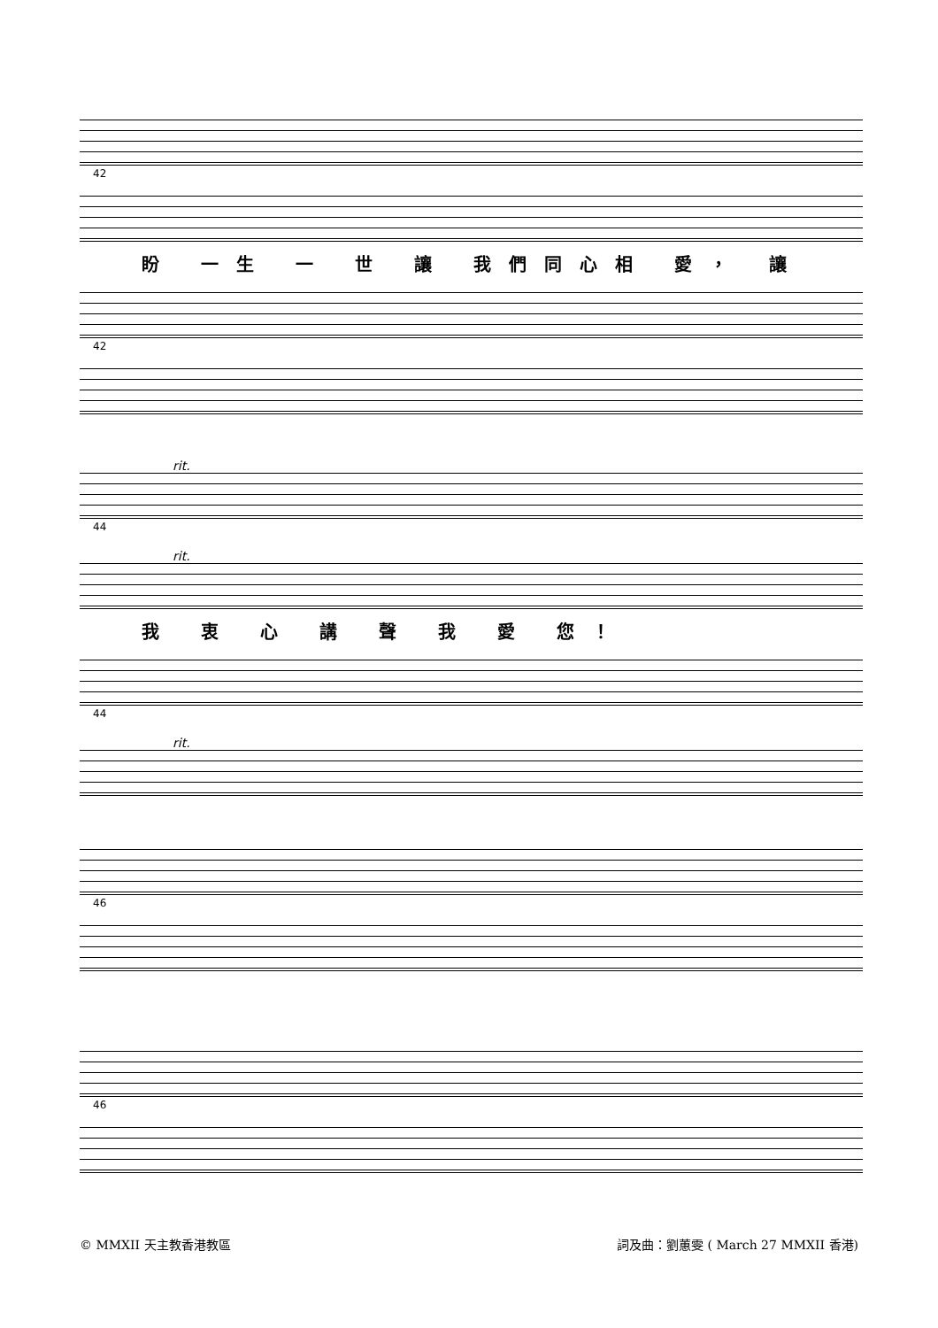42
盼 一生 一 世 讓 我們同心相 愛， 讓
42
rit.
44
rit.
我 衷 心 講 聲 我 愛 您！
44
rit.
46
46
© MMXII 天主教香港教區 詞及曲：劉蕙雯 ( March 27 MMXII 香港)